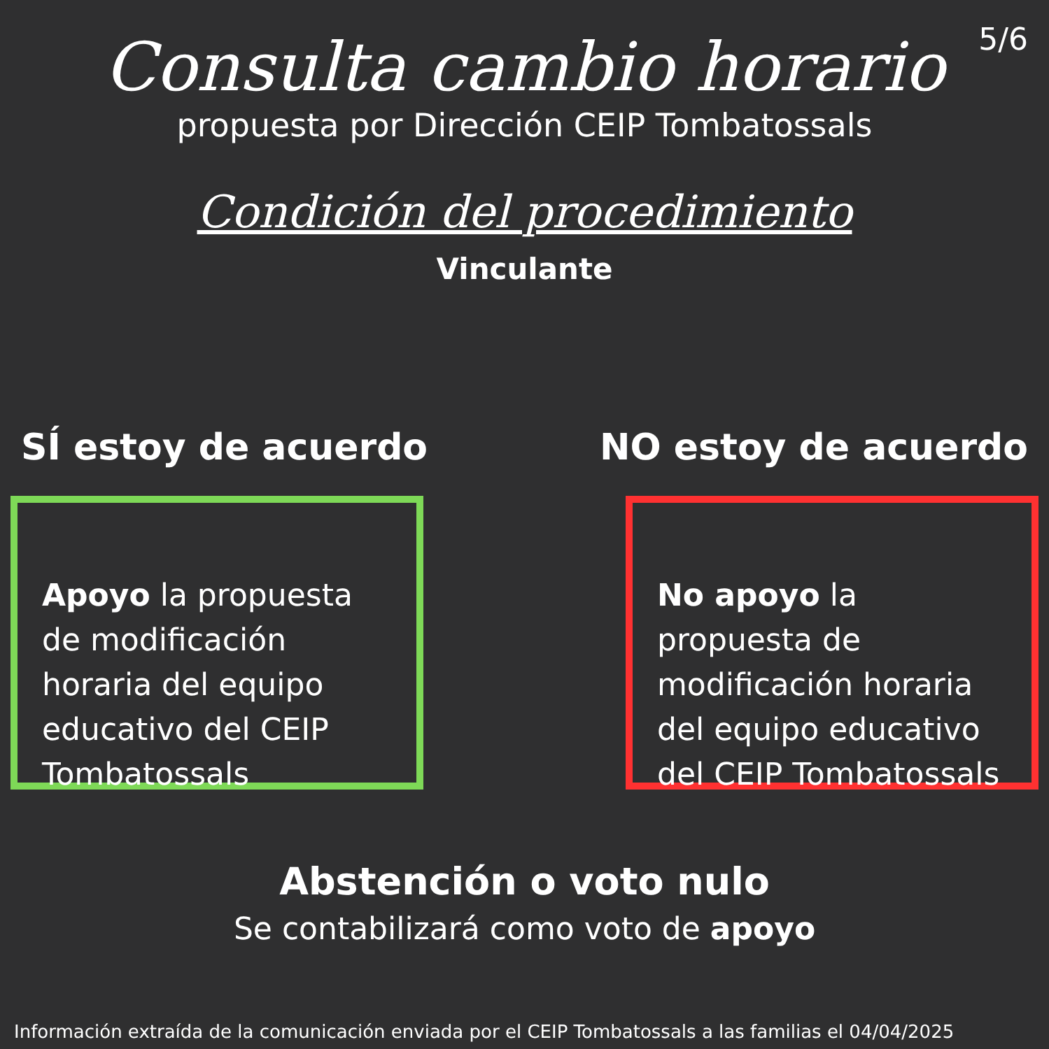5/6
Consulta cambio horario
propuesta por Dirección CEIP Tombatossals
Condición del procedimiento
Vinculante
SÍ estoy de acuerdo NO estoy de acuerdo
Apoyo la propuesta de modificación horaria del equipo educativo del CEIP Tombatossals
No apoyo la propuesta de modificación horaria del equipo educativo del CEIP Tombatossals
Abstención o voto nulo
Se contabilizará como voto de apoyo
Información extraída de la comunicación enviada por el CEIP Tombatossals a las familias el 04/04/2025